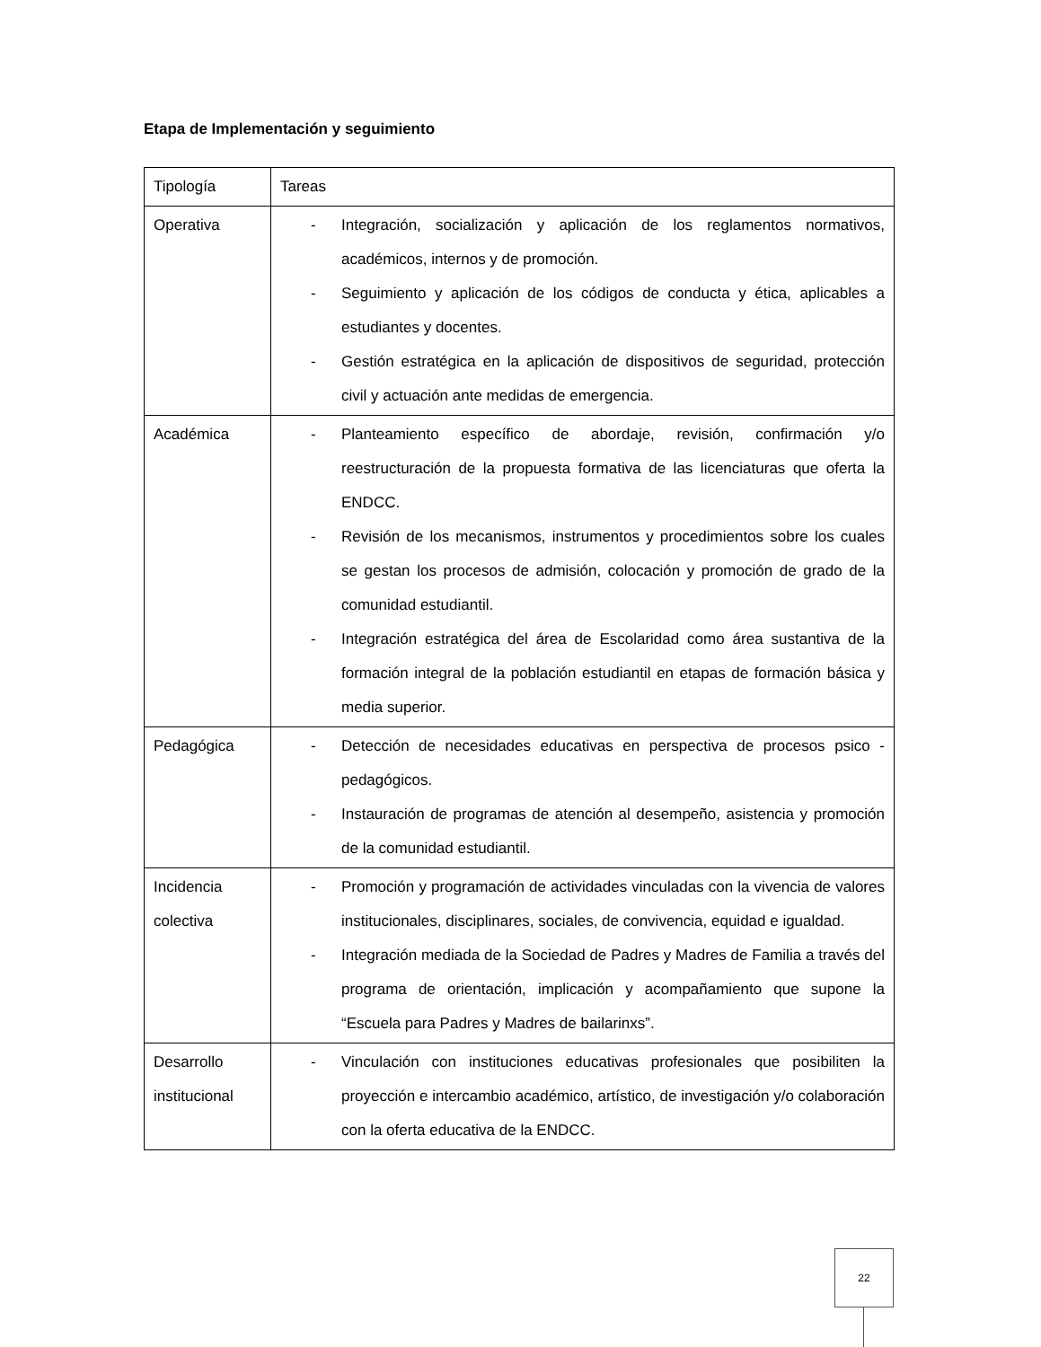Etapa de Implementación y seguimiento
| Tipología | Tareas |
| Operativa | - Integración, socialización y aplicación de los reglamentos normativos, académicos, internos y de promoción. - Seguimiento y aplicación de los códigos de conducta y ética, aplicables a estudiantes y docentes. - Gestión estratégica en la aplicación de dispositivos de seguridad, protección civil y actuación ante medidas de emergencia. |
| Académica | - Planteamiento específico de abordaje, revisión, confirmación y/o reestructuración de la propuesta formativa de las licenciaturas que oferta la ENDCC. - Revisión de los mecanismos, instrumentos y procedimientos sobre los cuales se gestan los procesos de admisión, colocación y promoción de grado de la comunidad estudiantil. - Integración estratégica del área de Escolaridad como área sustantiva de la formación integral de la población estudiantil en etapas de formación básica y media superior. |
| Pedagógica | - Detección de necesidades educativas en perspectiva de procesos psico - pedagógicos. - Instauración de programas de atención al desempeño, asistencia y promoción de la comunidad estudiantil. |
| Incidencia colectiva | - Promoción y programación de actividades vinculadas con la vivencia de valores institucionales, disciplinares, sociales, de convivencia, equidad e igualdad. - Integración mediada de la Sociedad de Padres y Madres de Familia a través del programa de orientación, implicación y acompañamiento que supone la “Escuela para Padres y Madres de bailarinxs”. |
| Desarrollo institucional | - Vinculación con instituciones educativas profesionales que posibiliten la proyección e intercambio académico, artístico, de investigación y/o colaboración con la oferta educativa de la ENDCC. |
22